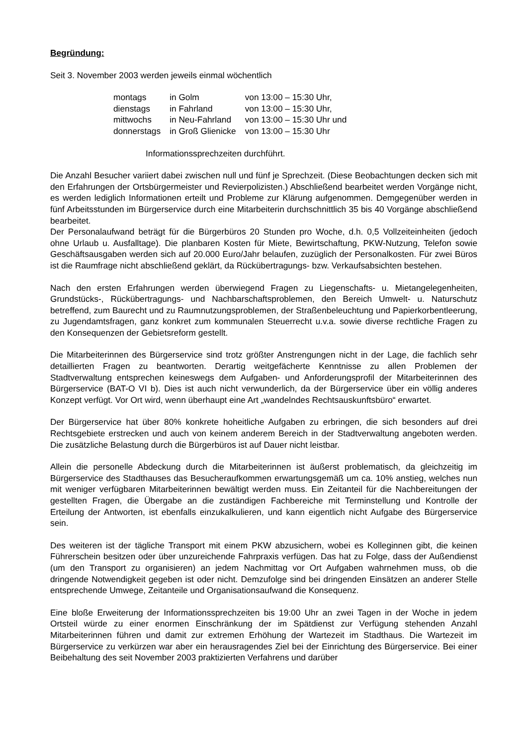Begründung:
Seit 3. November 2003 werden jeweils einmal wöchentlich
| montags | in Golm | von 13:00 – 15:30 Uhr, |
| dienstags | in Fahrland | von 13:00 – 15:30 Uhr, |
| mittwochs | in Neu-Fahrland | von 13:00 – 15:30 Uhr und |
| donnerstags | in Groß Glienicke | von 13:00 – 15:30 Uhr |
Informationssprechzeiten durchführt.
Die Anzahl Besucher variiert dabei zwischen null und fünf je Sprechzeit. (Diese Beobachtungen decken sich mit den Erfahrungen der Ortsbürgermeister und Revierpolizisten.) Abschließend bearbeitet werden Vorgänge nicht, es werden lediglich Informationen erteilt und Probleme zur Klärung aufgenommen. Demgegenüber werden in fünf Arbeitsstunden im Bürgerservice durch eine Mitarbeiterin durchschnittlich 35 bis 40 Vorgänge abschließend bearbeitet.
Der Personalaufwand beträgt für die Bürgerbüros 20 Stunden pro Woche, d.h. 0,5 Vollzeiteinheiten (jedoch ohne Urlaub u. Ausfalltage). Die planbaren Kosten für Miete, Bewirtschaftung, PKW-Nutzung, Telefon sowie Geschäftsausgaben werden sich auf 20.000 Euro/Jahr belaufen, zuzüglich der Personalkosten. Für zwei Büros ist die Raumfrage nicht abschließend geklärt, da Rückübertragungs- bzw. Verkaufsabsichten bestehen.
Nach den ersten Erfahrungen werden überwiegend Fragen zu Liegenschafts- u. Mietangelegenheiten, Grundstücks-, Rückübertragungs- und Nachbarschaftsproblemen, den Bereich Umwelt- u. Naturschutz betreffend, zum Baurecht und zu Raumnutzungsproblemen, der Straßenbeleuchtung und Papierkorbentleerung, zu Jugendamtsfragen, ganz konkret zum kommunalen Steuerrecht u.v.a. sowie diverse rechtliche Fragen zu den Konsequenzen der Gebietsreform gestellt.
Die Mitarbeiterinnen des Bürgerservice sind trotz größter Anstrengungen nicht in der Lage, die fachlich sehr detaillierten Fragen zu beantworten. Derartig weitgefächerte Kenntnisse zu allen Problemen der Stadtverwaltung entsprechen keineswegs dem Aufgaben- und Anforderungsprofil der Mitarbeiterinnen des Bürgerservice (BAT-O VI b). Dies ist auch nicht verwunderlich, da der Bürgerservice über ein völlig anderes Konzept verfügt. Vor Ort wird, wenn überhaupt eine Art „wandelndes Rechtsauskunftsbüro“ erwartet.
Der Bürgerservice hat über 80% konkrete hoheitliche Aufgaben zu erbringen, die sich besonders auf drei Rechtsgebiete erstrecken und auch von keinem anderem Bereich in der Stadtverwaltung angeboten werden. Die zusätzliche Belastung durch die Bürgerbüros ist auf Dauer nicht leistbar.
Allein die personelle Abdeckung durch die Mitarbeiterinnen ist äußerst problematisch, da gleichzeitig im Bürgerservice des Stadthauses das Besucheraufkommen erwartungsgemäß um ca. 10% anstieg, welches nun mit weniger verfügbaren Mitarbeiterinnen bewältigt werden muss. Ein Zeitanteil für die Nachbereitungen der gestellten Fragen, die Übergabe an die zuständigen Fachbereiche mit Terminstellung und Kontrolle der Erteilung der Antworten, ist ebenfalls einzukalkulieren, und kann eigentlich nicht Aufgabe des Bürgerservice sein.
Des weiteren ist der tägliche Transport mit einem PKW abzusichern, wobei es Kolleginnen gibt, die keinen Führerschein besitzen oder über unzureichende Fahrpraxis verfügen. Das hat zu Folge, dass der Außendienst (um den Transport zu organisieren) an jedem Nachmittag vor Ort Aufgaben wahrnehmen muss, ob die dringende Notwendigkeit gegeben ist oder nicht. Demzufolge sind bei dringenden Einsätzen an anderer Stelle entsprechende Umwege, Zeitanteile und Organisationsaufwand die Konsequenz.
Eine bloße Erweiterung der Informationssprechzeiten bis 19:00 Uhr an zwei Tagen in der Woche in jedem Ortsteil würde zu einer enormen Einschränkung der im Spätdienst zur Verfügung stehenden Anzahl Mitarbeiterinnen führen und damit zur extremen Erhöhung der Wartezeit im Stadthaus. Die Wartezeit im Bürgerservice zu verkürzen war aber ein herausragendes Ziel bei der Einrichtung des Bürgerservice. Bei einer Beibehaltung des seit November 2003 praktizierten Verfahrens und darüber